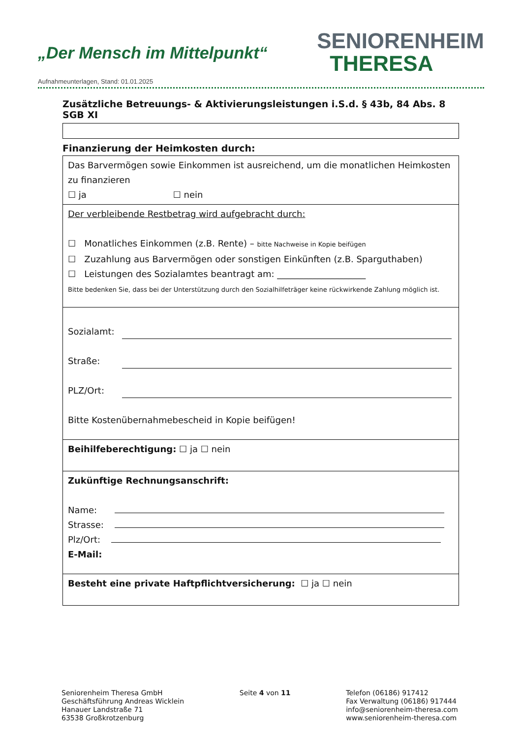„Der Mensch im Mittelpunkt“
SENIORENHEIM
THERESA
Aufnahmeunterlagen, Stand: 01.01.2025
Zusätzliche Betreuungs- & Aktivierungsleistungen i.S.d. § 43b, 84 Abs. 8 SGB XI
Finanzierung der Heimkosten durch:
| Das Barvermögen sowie Einkommen ist ausreichend, um die monatlichen Heimkosten zu finanzieren ☐ ja ☐ nein |
| Der verbleibende Restbetrag wird aufgebracht durch: ☐ Monatliches Einkommen (z.B. Rente) – bitte Nachweise in Kopie beifügen ☐ Zuzahlung aus Barvermögen oder sonstigen Einkünften (z.B. Sparguthaben) ☐ Leistungen des Sozialamtes beantragt am: ____________________ Bitte bedenken Sie, dass bei der Unterstützung durch den Sozialhilfeträger keine rückwirkende Zahlung möglich ist. |
| Sozialamt: Straße: PLZ/Ort: Bitte Kostenübernahmebescheid in Kopie beifügen! |
| Beihilfeberechtigung: ☐ ja ☐ nein |
| Zukünftige Rechnungsanschrift: Name: Strasse: Plz/Ort: E-Mail: |
| Besteht eine private Haftpflichtversicherung: ☐ ja ☐ nein |
Seniorenheim Theresa GmbH
Geschäftsführung Andreas Wicklein
Hanauer Landstraße 71
63538 Großkrotzenburg
Seite 4 von 11 Telefon (06186) 917412
Fax Verwaltung (06186) 917444
info@seniorenheim-theresa.com
www.seniorenheim-theresa.com